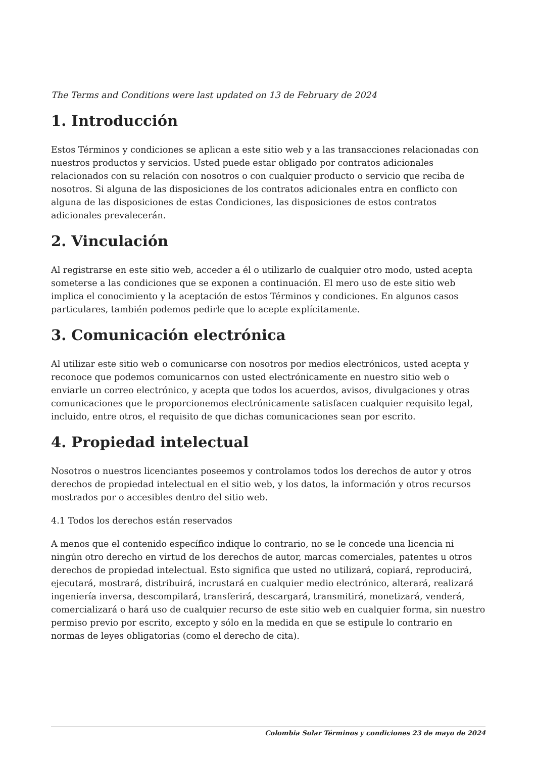The Terms and Conditions were last updated on 13 de February de 2024
1. Introducción
Estos Términos y condiciones se aplican a este sitio web y a las transacciones relacionadas con nuestros productos y servicios. Usted puede estar obligado por contratos adicionales relacionados con su relación con nosotros o con cualquier producto o servicio que reciba de nosotros. Si alguna de las disposiciones de los contratos adicionales entra en conflicto con alguna de las disposiciones de estas Condiciones, las disposiciones de estos contratos adicionales prevalecerán.
2. Vinculación
Al registrarse en este sitio web, acceder a él o utilizarlo de cualquier otro modo, usted acepta someterse a las condiciones que se exponen a continuación. El mero uso de este sitio web implica el conocimiento y la aceptación de estos Términos y condiciones. En algunos casos particulares, también podemos pedirle que lo acepte explícitamente.
3. Comunicación electrónica
Al utilizar este sitio web o comunicarse con nosotros por medios electrónicos, usted acepta y reconoce que podemos comunicarnos con usted electrónicamente en nuestro sitio web o enviarle un correo electrónico, y acepta que todos los acuerdos, avisos, divulgaciones y otras comunicaciones que le proporcionemos electrónicamente satisfacen cualquier requisito legal, incluido, entre otros, el requisito de que dichas comunicaciones sean por escrito.
4. Propiedad intelectual
Nosotros o nuestros licenciantes poseemos y controlamos todos los derechos de autor y otros derechos de propiedad intelectual en el sitio web, y los datos, la información y otros recursos mostrados por o accesibles dentro del sitio web.
4.1 Todos los derechos están reservados
A menos que el contenido específico indique lo contrario, no se le concede una licencia ni ningún otro derecho en virtud de los derechos de autor, marcas comerciales, patentes u otros derechos de propiedad intelectual. Esto significa que usted no utilizará, copiará, reproducirá, ejecutará, mostrará, distribuirá, incrustará en cualquier medio electrónico, alterará, realizará ingeniería inversa, descompilará, transferirá, descargará, transmitirá, monetizará, venderá, comercializará o hará uso de cualquier recurso de este sitio web en cualquier forma, sin nuestro permiso previo por escrito, excepto y sólo en la medida en que se estipule lo contrario en normas de leyes obligatorias (como el derecho de cita).
Colombia Solar Términos y condiciones 23 de mayo de 2024